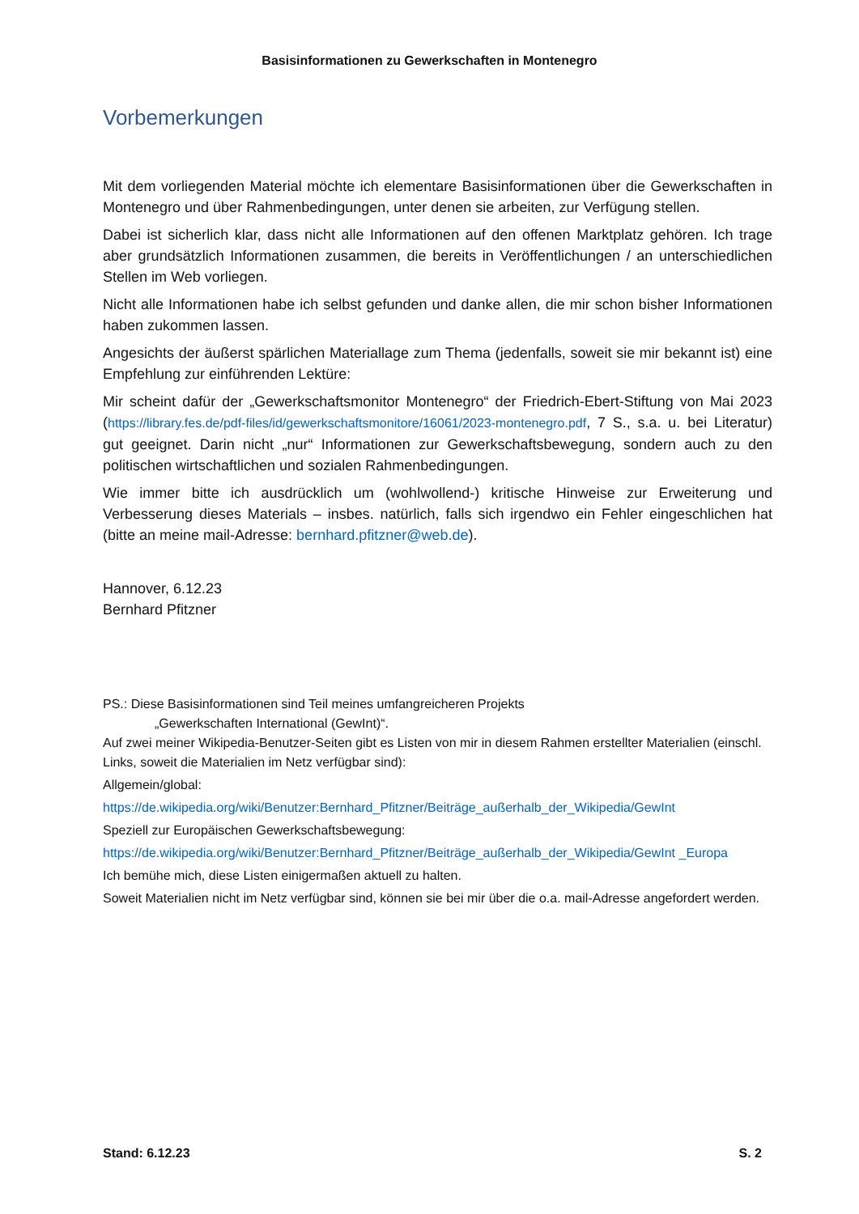Basisinformationen zu Gewerkschaften in Montenegro
Vorbemerkungen
Mit dem vorliegenden Material möchte ich elementare Basisinformationen über die Gewerkschaften in Montenegro und über Rahmenbedingungen, unter denen sie arbeiten, zur Verfügung stellen.
Dabei ist sicherlich klar, dass nicht alle Informationen auf den offenen Marktplatz gehören. Ich trage aber grundsätzlich Informationen zusammen, die bereits in Veröffentlichungen / an unterschiedlichen Stellen im Web vorliegen.
Nicht alle Informationen habe ich selbst gefunden und danke allen, die mir schon bisher Informationen haben zukommen lassen.
Angesichts der äußerst spärlichen Materiallage zum Thema (jedenfalls, soweit sie mir bekannt ist) eine Empfehlung zur einführenden Lektüre:
Mir scheint dafür der „Gewerkschaftsmonitor Montenegro“ der Friedrich-Ebert-Stiftung von Mai 2023 (https://library.fes.de/pdf-files/id/gewerkschaftsmonitore/16061/2023-montenegro.pdf, 7 S., s.a. u. bei Literatur) gut geeignet. Darin nicht „nur“ Informationen zur Gewerkschaftsbewegung, sondern auch zu den politischen wirtschaftlichen und sozialen Rahmenbedingungen.
Wie immer bitte ich ausdrücklich um (wohlwollend-) kritische Hinweise zur Erweiterung und Verbesserung dieses Materials – insbes. natürlich, falls sich irgendwo ein Fehler eingeschlichen hat (bitte an meine mail-Adresse: bernhard.pfitzner@web.de).
Hannover, 6.12.23
Bernhard Pfitzner
PS.: Diese Basisinformationen sind Teil meines umfangreicheren Projekts
„Gewerkschaften International (GewInt)“.
Auf zwei meiner Wikipedia-Benutzer-Seiten gibt es Listen von mir in diesem Rahmen erstellter Materialien (einschl. Links, soweit die Materialien im Netz verfügbar sind):
Allgemein/global:
https://de.wikipedia.org/wiki/Benutzer:Bernhard_Pfitzner/Beiträge_außerhalb_der_Wikipedia/GewInt
Speziell zur Europäischen Gewerkschaftsbewegung:
https://de.wikipedia.org/wiki/Benutzer:Bernhard_Pfitzner/Beiträge_außerhalb_der_Wikipedia/GewInt _Europa
Ich bemühe mich, diese Listen einigermaßen aktuell zu halten.
Soweit Materialien nicht im Netz verfügbar sind, können sie bei mir über die o.a. mail-Adresse angefordert werden.
Stand: 6.12.23 S. 2